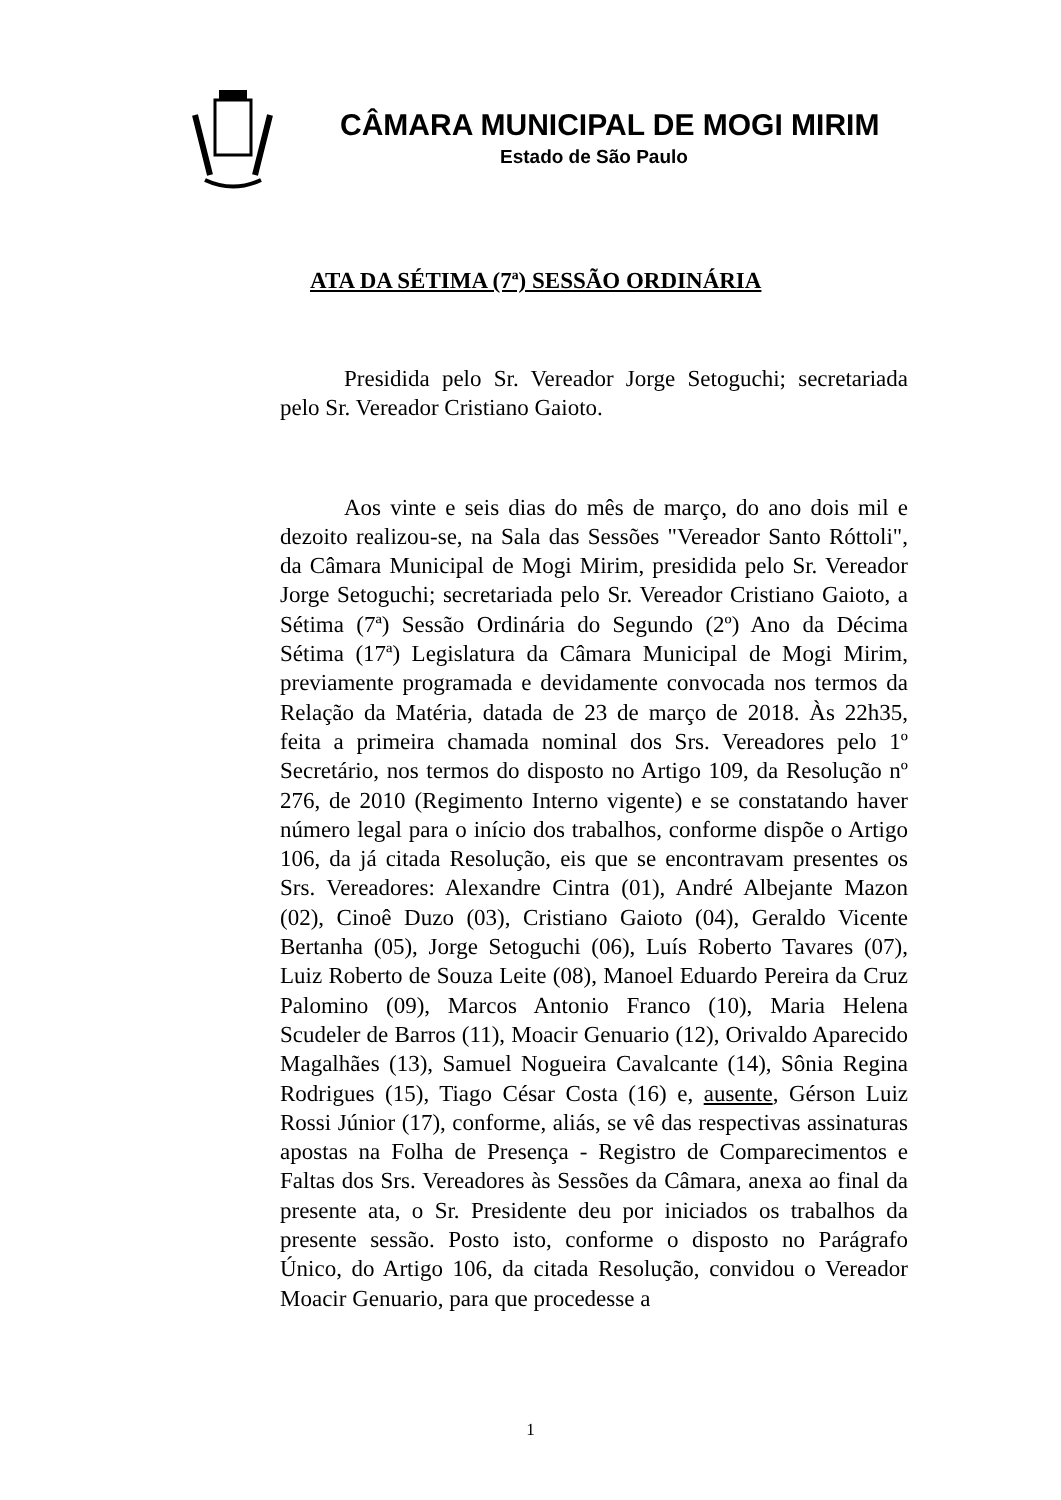CÂMARA MUNICIPAL DE MOGI MIRIM
Estado de São Paulo
ATA DA SÉTIMA (7ª) SESSÃO ORDINÁRIA
Presidida pelo Sr. Vereador Jorge Setoguchi; secretariada pelo Sr. Vereador Cristiano Gaioto.
Aos vinte e seis dias do mês de março, do ano dois mil e dezoito realizou-se, na Sala das Sessões "Vereador Santo Róttoli", da Câmara Municipal de Mogi Mirim, presidida pelo Sr. Vereador Jorge Setoguchi; secretariada pelo Sr. Vereador Cristiano Gaioto, a Sétima (7ª) Sessão Ordinária do Segundo (2º) Ano da Décima Sétima (17ª) Legislatura da Câmara Municipal de Mogi Mirim, previamente programada e devidamente convocada nos termos da Relação da Matéria, datada de 23 de março de 2018. Às 22h35, feita a primeira chamada nominal dos Srs. Vereadores pelo 1º Secretário, nos termos do disposto no Artigo 109, da Resolução nº 276, de 2010 (Regimento Interno vigente) e se constatando haver número legal para o início dos trabalhos, conforme dispõe o Artigo 106, da já citada Resolução, eis que se encontravam presentes os Srs. Vereadores: Alexandre Cintra (01), André Albejante Mazon (02), Cinoê Duzo (03), Cristiano Gaioto (04), Geraldo Vicente Bertanha (05), Jorge Setoguchi (06), Luís Roberto Tavares (07), Luiz Roberto de Souza Leite (08), Manoel Eduardo Pereira da Cruz Palomino (09), Marcos Antonio Franco (10), Maria Helena Scudeler de Barros (11), Moacir Genuario (12), Orivaldo Aparecido Magalhães (13), Samuel Nogueira Cavalcante (14), Sônia Regina Rodrigues (15), Tiago César Costa (16) e, ausente, Gérson Luiz Rossi Júnior (17), conforme, aliás, se vê das respectivas assinaturas apostas na Folha de Presença - Registro de Comparecimentos e Faltas dos Srs. Vereadores às Sessões da Câmara, anexa ao final da presente ata, o Sr. Presidente deu por iniciados os trabalhos da presente sessão. Posto isto, conforme o disposto no Parágrafo Único, do Artigo 106, da citada Resolução, convidou o Vereador Moacir Genuario, para que procedesse a
1